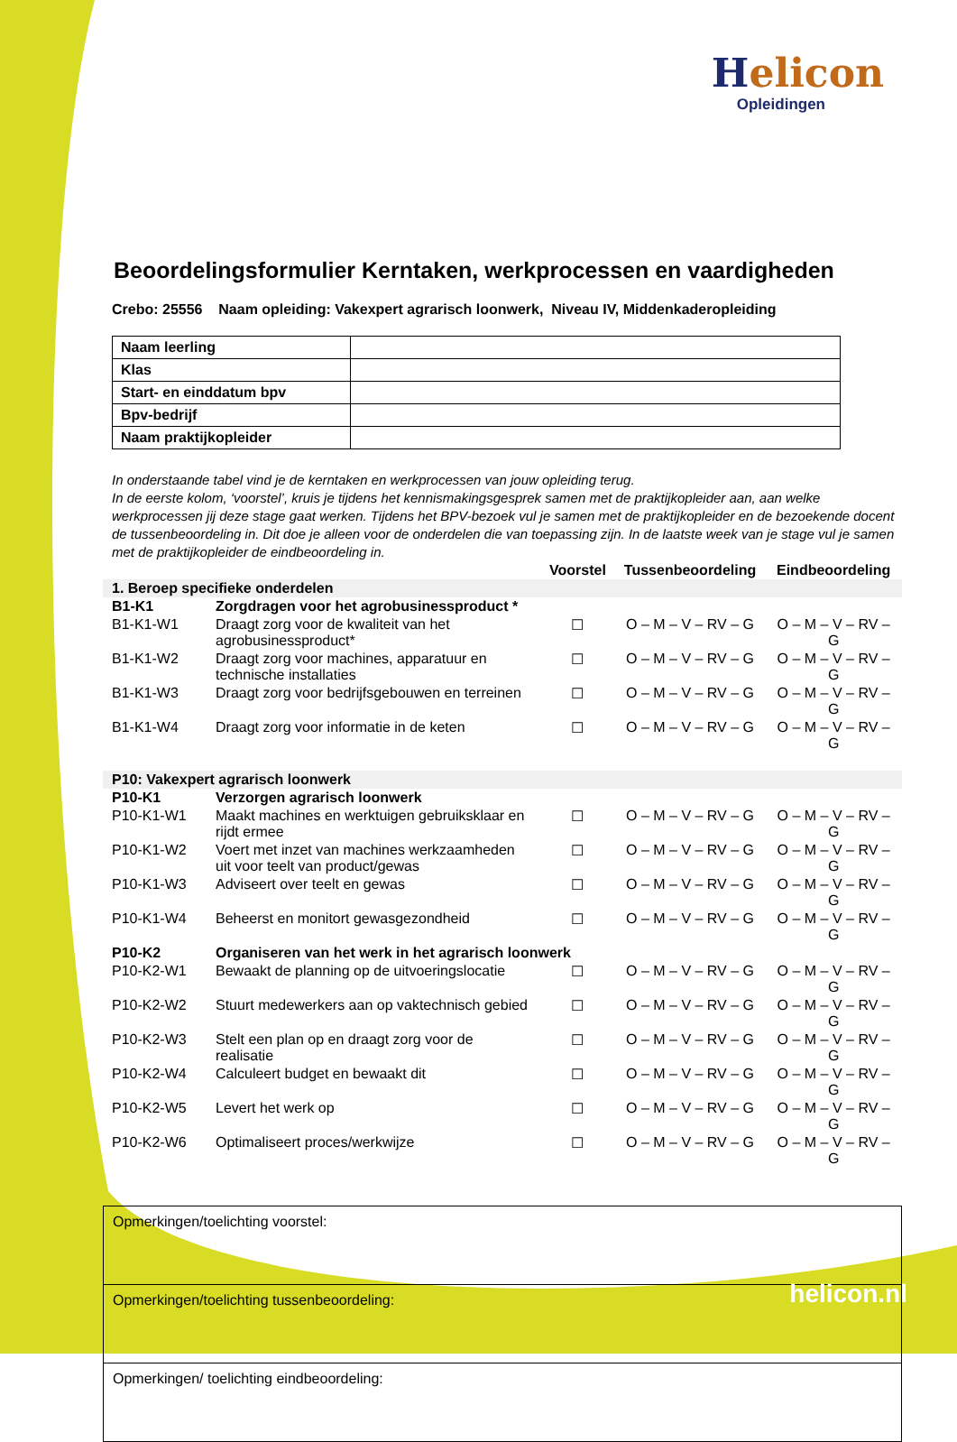Helicon
Opleidingen
Beoordelingsformulier Kerntaken, werkprocessen en vaardigheden
Crebo: 25556 Naam opleiding: Vakexpert agrarisch loonwerk, Niveau IV, Middenkaderopleiding
| Naam leerling | |
| Klas | |
| Start- en einddatum bpv | |
| Bpv-bedrijf | |
| Naam praktijkopleider | |
In onderstaande tabel vind je de kerntaken en werkprocessen van jouw opleiding terug.
In de eerste kolom, ‘voorstel’, kruis je tijdens het kennismakingsgesprek samen met de praktijkopleider aan, aan welke werkprocessen jij deze stage gaat werken. Tijdens het BPV-bezoek vul je samen met de praktijkopleider en de bezoekende docent de tussenbeoordeling in. Dit doe je alleen voor de onderdelen die van toepassing zijn. In de laatste week van je stage vul je samen met de praktijkopleider de eindbeoordeling in.
| | | Voorstel | Tussenbeoordeling | Eindbeoordeling |
| --- | --- | --- | --- | --- |
| 1. Beroep specifieke onderdelen | | | | |
| B1-K1 | Zorgdragen voor het agrobusinessproduct * | | | |
| B1-K1-W1 | Draagt zorg voor de kwaliteit van het agrobusinessproduct* | ☐ | O – M – V – RV – G | O – M – V – RV – G |
| B1-K1-W2 | Draagt zorg voor machines, apparatuur en technische installaties | ☐ | O – M – V – RV – G | O – M – V – RV – G |
| B1-K1-W3 | Draagt zorg voor bedrijfsgebouwen en terreinen | ☐ | O – M – V – RV – G | O – M – V – RV – G |
| B1-K1-W4 | Draagt zorg voor informatie in de keten | ☐ | O – M – V – RV – G | O – M – V – RV – G |
| P10: Vakexpert agrarisch loonwerk | | | | |
| P10-K1 | Verzorgen agrarisch loonwerk | | | |
| P10-K1-W1 | Maakt machines en werktuigen gebruiksklaar en rijdt ermee | ☐ | O – M – V – RV – G | O – M – V – RV – G |
| P10-K1-W2 | Voert met inzet van machines werkzaamheden uit voor teelt van product/gewas | ☐ | O – M – V – RV – G | O – M – V – RV – G |
| P10-K1-W3 | Adviseert over teelt en gewas | ☐ | O – M – V – RV – G | O – M – V – RV – G |
| P10-K1-W4 | Beheerst en monitort gewasgezondheid | ☐ | O – M – V – RV – G | O – M – V – RV – G |
| P10-K2 | Organiseren van het werk in het agrarisch loonwerk | | | |
| P10-K2-W1 | Bewaakt de planning op de uitvoeringslocatie | ☐ | O – M – V – RV – G | O – M – V – RV – G |
| P10-K2-W2 | Stuurt medewerkers aan op vaktechnisch gebied | ☐ | O – M – V – RV – G | O – M – V – RV – G |
| P10-K2-W3 | Stelt een plan op en draagt zorg voor de realisatie | ☐ | O – M – V – RV – G | O – M – V – RV – G |
| P10-K2-W4 | Calculeert budget en bewaakt dit | ☐ | O – M – V – RV – G | O – M – V – RV – G |
| P10-K2-W5 | Levert het werk op | ☐ | O – M – V – RV – G | O – M – V – RV – G |
| P10-K2-W6 | Optimaliseert proces/werkwijze | ☐ | O – M – V – RV – G | O – M – V – RV – G |
| Opmerkingen/toelichting voorstel: |
| Opmerkingen/toelichting tussenbeoordeling: |
| Opmerkingen/ toelichting eindbeoordeling: |
helicon.nl